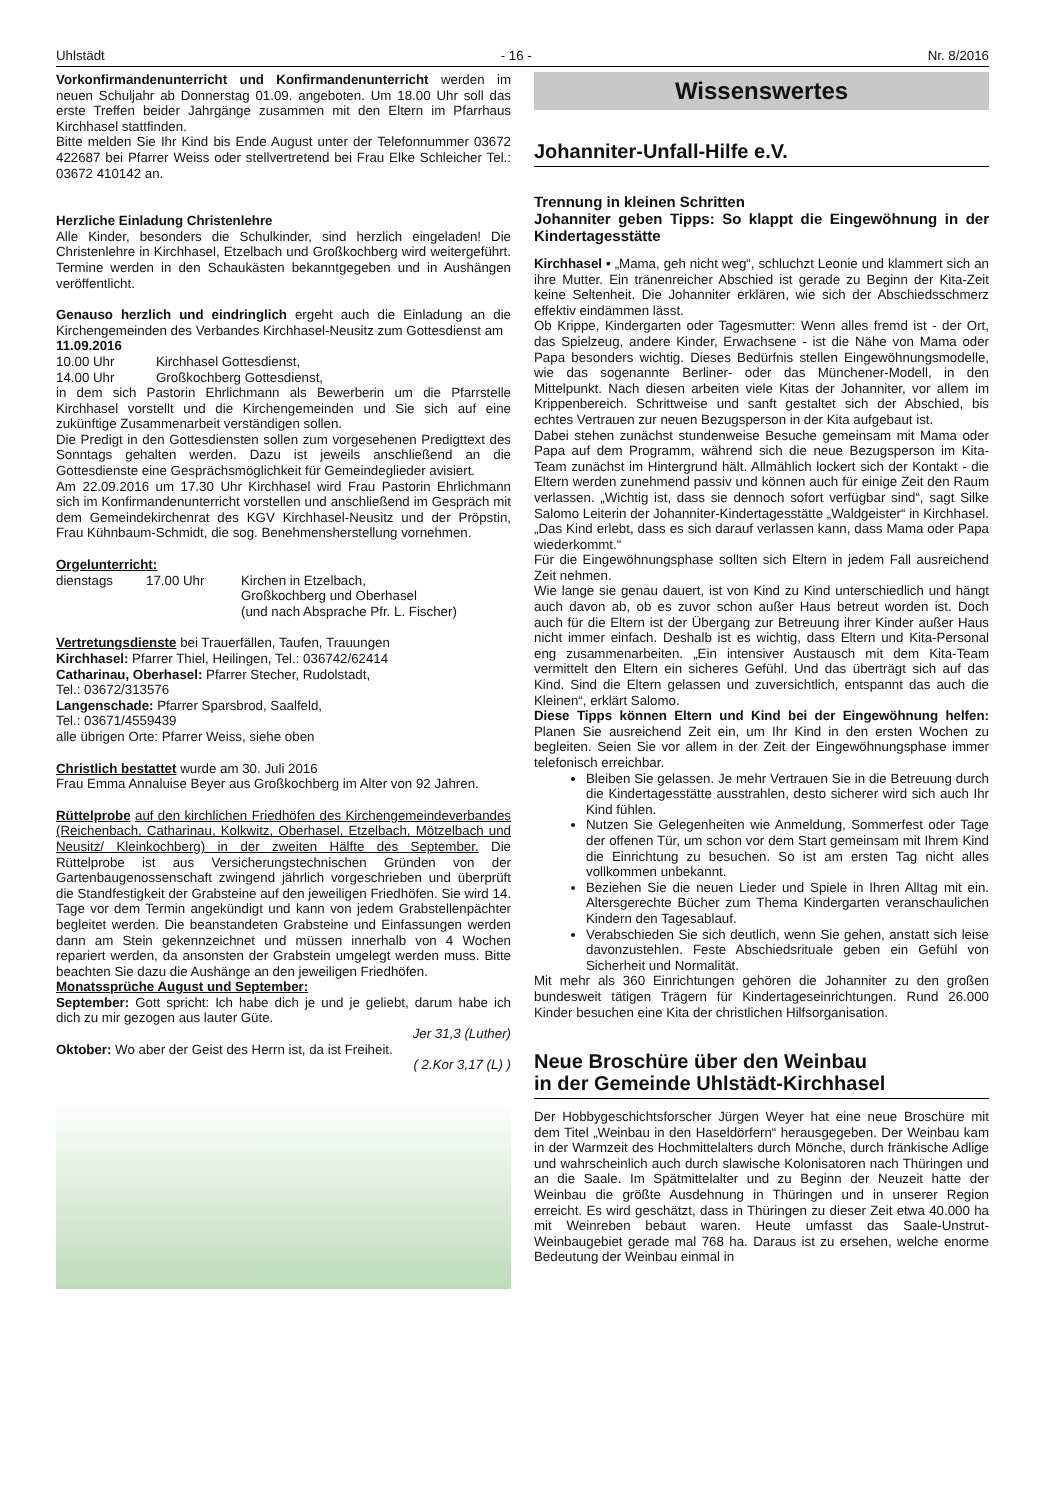Uhlstädt - 16 - Nr. 8/2016
Vorkonfirmandenunterricht und Konfirmandenunterricht werden im neuen Schuljahr ab Donnerstag 01.09. angeboten. Um 18.00 Uhr soll das erste Treffen beider Jahrgänge zusammen mit den Eltern im Pfarrhaus Kirchhasel stattfinden.
Bitte melden Sie Ihr Kind bis Ende August unter der Telefonnummer 03672 422687 bei Pfarrer Weiss oder stellvertretend bei Frau Elke Schleicher Tel.: 03672 410142 an.
Herzliche Einladung Christenlehre
Alle Kinder, besonders die Schulkinder, sind herzlich eingeladen! Die Christenlehre in Kirchhasel, Etzelbach und Großkochberg wird weitergeführt. Termine werden in den Schaukästen bekanntgegeben und in Aushängen veröffentlicht.
Genauso herzlich und eindringlich ergeht auch die Einladung an die Kirchengemeinden des Verbandes Kirchhasel-Neusitz zum Gottesdienst am
11.09.2016
10.00 Uhr Kirchhasel Gottesdienst,
14.00 Uhr Großkochberg Gottesdienst,
in dem sich Pastorin Ehrlichmann als Bewerberin um die Pfarrstelle Kirchhasel vorstellt und die Kirchengemeinden und Sie sich auf eine zukünftige Zusammenarbeit verständigen sollen.
Die Predigt in den Gottesdiensten sollen zum vorgesehenen Predigttext des Sonntags gehalten werden. Dazu ist jeweils anschließend an die Gottesdienste eine Gesprächsmöglichkeit für Gemeindeglieder avisiert.
Am 22.09.2016 um 17.30 Uhr Kirchhasel wird Frau Pastorin Ehrlichmann sich im Konfirmandenunterricht vorstellen und anschließend im Gespräch mit dem Gemeindekirchenrat des KGV Kirchhasel-Neusitz und der Pröpstin, Frau Kühnbaum-Schmidt, die sog. Benehmensherstellung vornehmen.
Orgelunterricht:
dienstags 17.00 Uhr Kirchen in Etzelbach,
Großkochberg und Oberhasel
(und nach Absprache Pfr. L. Fischer)
Vertretungsdienste bei Trauerfällen, Taufen, Trauungen
Kirchhasel: Pfarrer Thiel, Heilingen, Tel.: 036742/62414
Catharinau, Oberhasel: Pfarrer Stecher, Rudolstadt,
Tel.: 03672/313576
Langenschade: Pfarrer Sparsbrod, Saalfeld,
Tel.: 03671/4559439
alle übrigen Orte: Pfarrer Weiss, siehe oben
Christlich bestattet wurde am 30. Juli 2016
Frau Emma Annaluise Beyer aus Großkochberg im Alter von 92 Jahren.
Rüttelprobe auf den kirchlichen Friedhöfen des Kirchengemeindeverbandes (Reichenbach, Catharinau, Kolkwitz, Oberhasel, Etzelbach, Mötzelbach und Neusitz/ Kleinkochberg) in der zweiten Hälfte des September. Die Rüttelprobe ist aus Versicherungstechnischen Gründen von der Gartenbaugenossenschaft zwingend jährlich vorgeschrieben und überprüft die Standfestigkeit der Grabsteine auf den jeweiligen Friedhöfen. Sie wird 14. Tage vor dem Termin angekündigt und kann von jedem Grabstellenpächter begleitet werden. Die beanstandeten Grabsteine und Einfassungen werden dann am Stein gekennzeichnet und müssen innerhalb von 4 Wochen repariert werden, da ansonsten der Grabstein umgelegt werden muss. Bitte beachten Sie dazu die Aushänge an den jeweiligen Friedhöfen.
Monatssprüche August und September:
September: Gott spricht: Ich habe dich je und je geliebt, darum habe ich dich zu mir gezogen aus lauter Güte.
Jer 31,3 (Luther)
Oktober: Wo aber der Geist des Herrn ist, da ist Freiheit.
( 2.Kor 3,17 (L) )
Wissenswertes
Johanniter-Unfall-Hilfe e.V.
Trennung in kleinen Schritten
Johanniter geben Tipps: So klappt die Eingewöhnung in der Kindertagesstätte
Kirchhasel • „Mama, geh nicht weg“, schluchzt Leonie und klammert sich an ihre Mutter. Ein tränenreicher Abschied ist gerade zu Beginn der Kita-Zeit keine Seltenheit. Die Johanniter erklären, wie sich der Abschiedsschmerz effektiv eindämmen lässt.
Ob Krippe, Kindergarten oder Tagesmutter: Wenn alles fremd ist - der Ort, das Spielzeug, andere Kinder, Erwachsene - ist die Nähe von Mama oder Papa besonders wichtig. Dieses Bedürfnis stellen Eingewöhnungsmodelle, wie das sogenannte Berliner- oder das Münchener-Modell, in den Mittelpunkt. Nach diesen arbeiten viele Kitas der Johanniter, vor allem im Krippenbereich. Schrittweise und sanft gestaltet sich der Abschied, bis echtes Vertrauen zur neuen Bezugsperson in der Kita aufgebaut ist.
Dabei stehen zunächst stundenweise Besuche gemeinsam mit Mama oder Papa auf dem Programm, während sich die neue Bezugsperson im Kita-Team zunächst im Hintergrund hält. Allmählich lockert sich der Kontakt - die Eltern werden zunehmend passiv und können auch für einige Zeit den Raum verlassen. „Wichtig ist, dass sie dennoch sofort verfügbar sind“, sagt Silke Salomo Leiterin der Johanniter-Kindertagesstätte „Waldgeister“ in Kirchhasel. „Das Kind erlebt, dass es sich darauf verlassen kann, dass Mama oder Papa wiederkommt.“
Für die Eingewöhnungsphase sollten sich Eltern in jedem Fall ausreichend Zeit nehmen.
Wie lange sie genau dauert, ist von Kind zu Kind unterschiedlich und hängt auch davon ab, ob es zuvor schon außer Haus betreut worden ist. Doch auch für die Eltern ist der Übergang zur Betreuung ihrer Kinder außer Haus nicht immer einfach. Deshalb ist es wichtig, dass Eltern und Kita-Personal eng zusammenarbeiten. „Ein intensiver Austausch mit dem Kita-Team vermittelt den Eltern ein sicheres Gefühl. Und das überträgt sich auf das Kind. Sind die Eltern gelassen und zuversichtlich, entspannt das auch die Kleinen“, erklärt Salomo.
Diese Tipps können Eltern und Kind bei der Eingewöhnung helfen: Planen Sie ausreichend Zeit ein, um Ihr Kind in den ersten Wochen zu begleiten. Seien Sie vor allem in der Zeit der Eingewöhnungsphase immer telefonisch erreichbar.
Bleiben Sie gelassen. Je mehr Vertrauen Sie in die Betreuung durch die Kindertagesstätte ausstrahlen, desto sicherer wird sich auch Ihr Kind fühlen.
Nutzen Sie Gelegenheiten wie Anmeldung, Sommerfest oder Tage der offenen Tür, um schon vor dem Start gemeinsam mit Ihrem Kind die Einrichtung zu besuchen. So ist am ersten Tag nicht alles vollkommen unbekannt.
Beziehen Sie die neuen Lieder und Spiele in Ihren Alltag mit ein. Altersgerechte Bücher zum Thema Kindergarten veranschaulichen Kindern den Tagesablauf.
Verabschieden Sie sich deutlich, wenn Sie gehen, anstatt sich leise davonzustehlen. Feste Abschiedsrituale geben ein Gefühl von Sicherheit und Normalität.
Mit mehr als 360 Einrichtungen gehören die Johanniter zu den großen bundesweit tätigen Trägern für Kindertageseinrichtungen. Rund 26.000 Kinder besuchen eine Kita der christlichen Hilfsorganisation.
Neue Broschüre über den Weinbau
in der Gemeinde Uhlstädt-Kirchhasel
Der Hobbygeschichtsforscher Jürgen Weyer hat eine neue Broschüre mit dem Titel „Weinbau in den Haseldörfern“ herausgegeben. Der Weinbau kam in der Warmzeit des Hochmittelalters durch Mönche, durch fränkische Adlige und wahrscheinlich auch durch slawische Kolonisatoren nach Thüringen und an die Saale. Im Spätmittelalter und zu Beginn der Neuzeit hatte der Weinbau die größte Ausdehnung in Thüringen und in unserer Region erreicht. Es wird geschätzt, dass in Thüringen zu dieser Zeit etwa 40.000 ha mit Weinreben bebaut waren. Heute umfasst das Saale-Unstrut-Weinbaugebiet gerade mal 768 ha. Daraus ist zu ersehen, welche enorme Bedeutung der Weinbau einmal in